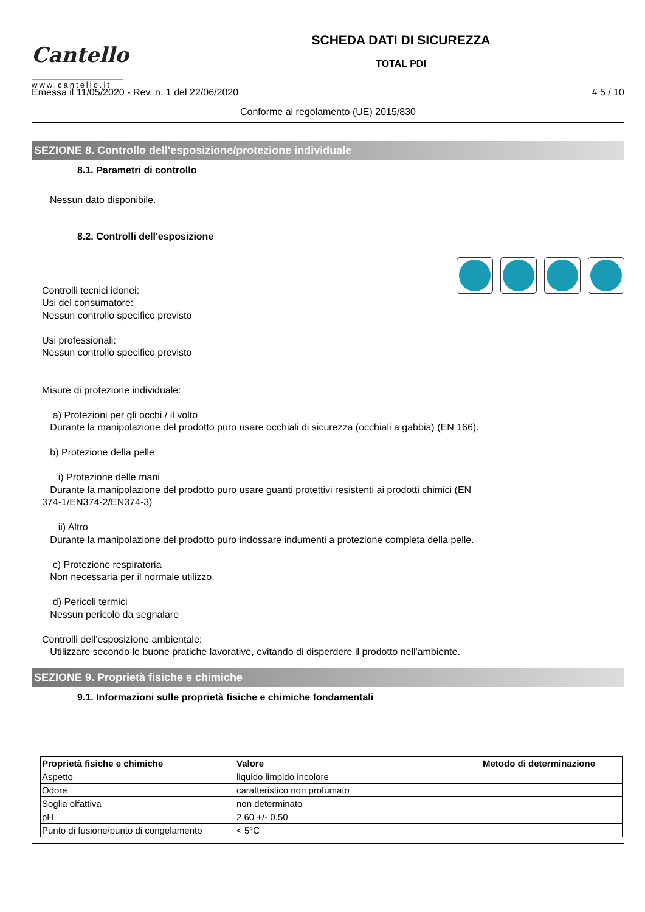Cantello
www.cantello.it
SCHEDA DATI DI SICUREZZA
TOTAL PDI
Emessa il 11/05/2020 - Rev. n. 1 del 22/06/2020 # 5 / 10
Conforme al regolamento (UE) 2015/830
SEZIONE 8. Controllo dell'esposizione/protezione individuale
8.1. Parametri di controllo
Nessun dato disponibile.
8.2. Controlli dell'esposizione
Controlli tecnici idonei:
Usi del consumatore:
Nessun controllo specifico previsto
Usi professionali:
Nessun controllo specifico previsto
Misure di protezione individuale:
a) Protezioni per gli occhi / il volto
Durante la manipolazione del prodotto puro usare occhiali di sicurezza (occhiali a gabbia) (EN 166).
b) Protezione della pelle
i) Protezione delle mani
Durante la manipolazione del prodotto puro usare guanti protettivi resistenti ai prodotti chimici (EN
374-1/EN374-2/EN374-3)
ii) Altro
Durante la manipolazione del prodotto puro indossare indumenti a protezione completa della pelle.
c) Protezione respiratoria
Non necessaria per il normale utilizzo.
d) Pericoli termici
Nessun pericolo da segnalare
Controlli dell’esposizione ambientale:
Utilizzare secondo le buone pratiche lavorative, evitando di disperdere il prodotto nell'ambiente.
SEZIONE 9. Proprietà fisiche e chimiche
9.1. Informazioni sulle proprietà fisiche e chimiche fondamentali
| Proprietà fisiche e chimiche | Valore | Metodo di determinazione |
| --- | --- | --- |
| Aspetto | liquido limpido incolore | |
| Odore | caratteristico non profumato | |
| Soglia olfattiva | non determinato | |
| pH | 2.60 +/- 0.50 | |
| Punto di fusione/punto di congelamento | < 5°C | |